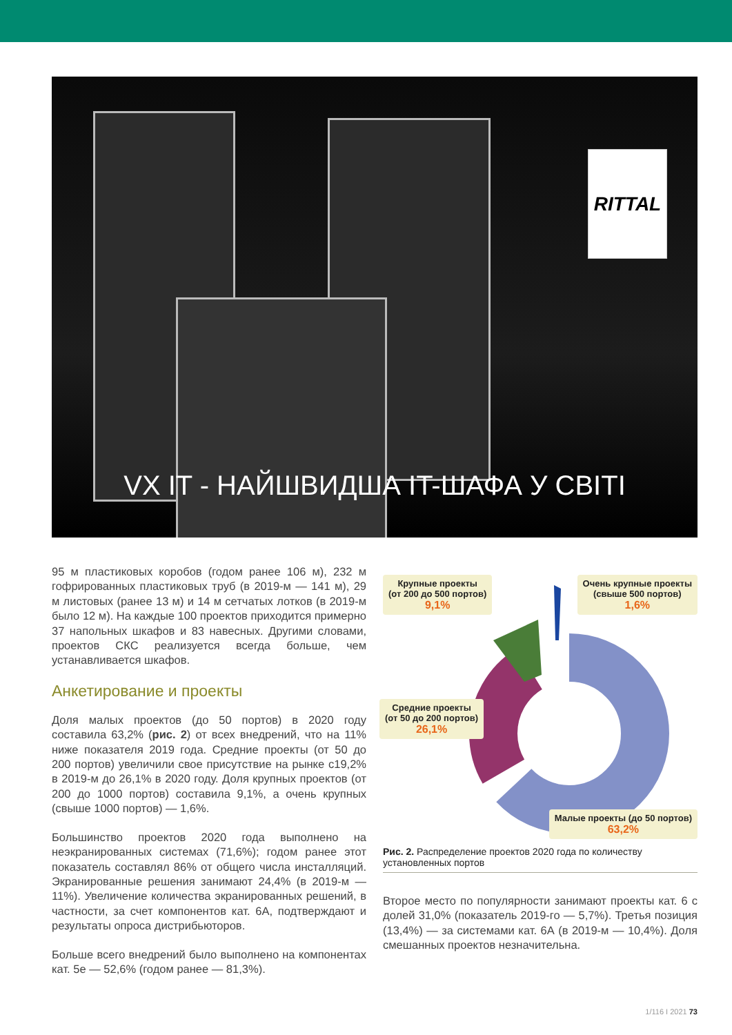RITTAL
VX IT - НАЙШВИДША IT-ШАФА У СВІТІ
95 м пластиковых коробов (годом ранее 106 м), 232 м гофрированных пластиковых труб (в 2019-м — 141 м), 29 м листовых (ранее 13 м) и 14 м сетчатых лотков (в 2019-м было 12 м). На каждые 100 проектов приходится примерно 37 напольных шкафов и 83 навесных. Другими словами, проектов СКС реализуется всегда больше, чем устанавливается шкафов.
Анкетирование и проекты
Доля малых проектов (до 50 портов) в 2020 году составила 63,2% (рис. 2) от всех внедрений, что на 11% ниже показателя 2019 года. Средние проекты (от 50 до 200 портов) увеличили свое присутствие на рынке с19,2% в 2019-м до 26,1% в 2020 году. Доля крупных проектов (от 200 до 1000 портов) составила 9,1%, а очень крупных (свыше 1000 портов) — 1,6%.
Большинство проектов 2020 года выполнено на неэкранированных системах (71,6%); годом ранее этот показатель составлял 86% от общего числа инсталляций. Экранированные решения занимают 24,4% (в 2019-м — 11%). Увеличение количества экранированных решений, в частности, за счет компонентов кат. 6А, подтверждают и результаты опроса дистрибьюторов.
Больше всего внедрений было выполнено на компонентах кат. 5е — 52,6% (годом ранее — 81,3%).
Крупные проекты
(от 200 до 500 портов)
9,1%
Очень крупные проекты
(свыше 500 портов)
1,6%
Средние проекты
(от 50 до 200 портов)
26,1%
Малые проекты (до 50 портов)
63,2%
Рис. 2. Распределение проектов 2020 года по количеству установленных портов
Второе место по популярности занимают проекты кат. 6 с долей 31,0% (показатель 2019-го — 5,7%). Третья позиция (13,4%) — за системами кат. 6А (в 2019-м — 10,4%). Доля смешанных проектов незначительна.
1/116 I 2021 73